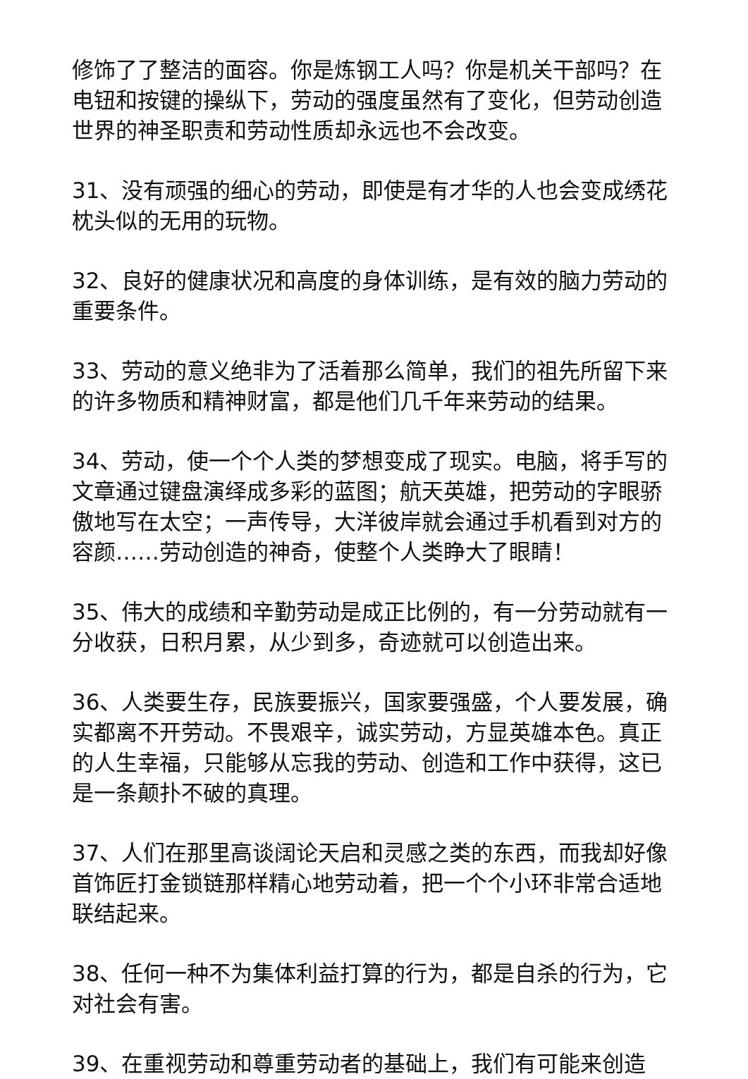修饰了了整洁的面容。你是炼钢工人吗？你是机关干部吗？在电钮和按键的操纵下，劳动的强度虽然有了变化，但劳动创造世界的神圣职责和劳动性质却永远也不会改变。
31、没有顽强的细心的劳动，即使是有才华的人也会变成绣花枕头似的无用的玩物。
32、良好的健康状况和高度的身体训练，是有效的脑力劳动的重要条件。
33、劳动的意义绝非为了活着那么简单，我们的祖先所留下来的许多物质和精神财富，都是他们几千年来劳动的结果。
34、劳动，使一个个人类的梦想变成了现实。电脑，将手写的文章通过键盘演绎成多彩的蓝图；航天英雄，把劳动的字眼骄傲地写在太空；一声传导，大洋彼岸就会通过手机看到对方的容颜……劳动创造的神奇，使整个人类睁大了眼睛！
35、伟大的成绩和辛勤劳动是成正比例的，有一分劳动就有一分收获，日积月累，从少到多，奇迹就可以创造出来。
36、人类要生存，民族要振兴，国家要强盛，个人要发展，确实都离不开劳动。不畏艰辛，诚实劳动，方显英雄本色。真正的人生幸福，只能够从忘我的劳动、创造和工作中获得，这已是一条颠扑不破的真理。
37、人们在那里高谈阔论天启和灵感之类的东西，而我却好像首饰匠打金锁链那样精心地劳动着，把一个个小环非常合适地联结起来。
38、任何一种不为集体利益打算的行为，都是自杀的行为，它对社会有害。
39、在重视劳动和尊重劳动者的基础上，我们有可能来创造